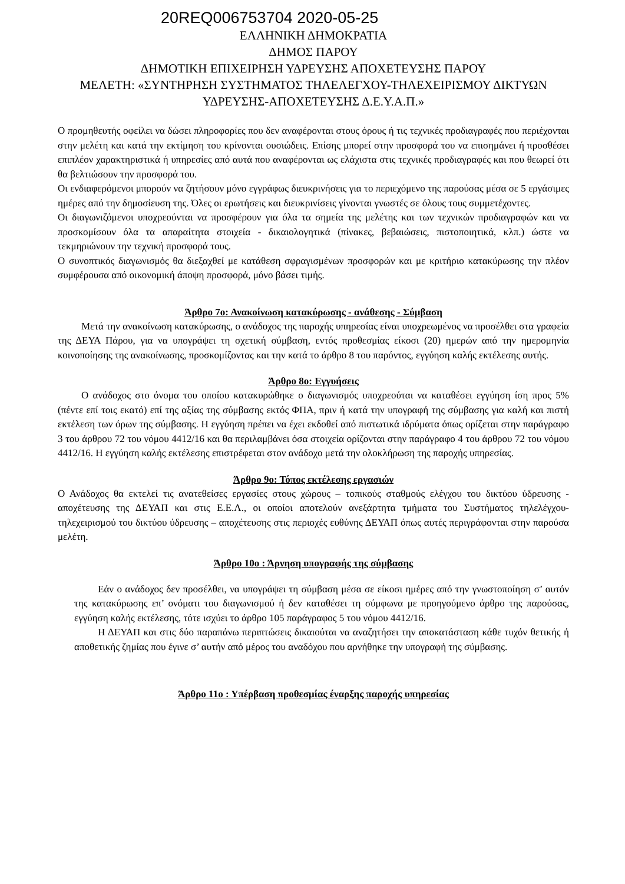20REQ006753704 2020-05-25
ΕΛΛΗΝΙΚΗ ΔΗΜΟΚΡΑΤΙΑ
ΔΗΜΟΣ ΠΑΡΟΥ
ΔΗΜΟΤΙΚΗ ΕΠΙΧΕΙΡΗΣΗ ΥΔΡΕΥΣΗΣ ΑΠΟΧΕΤΕΥΣΗΣ ΠΑΡΟΥ
ΜΕΛΕΤΗ: «ΣΥΝΤΗΡΗΣΗ ΣΥΣΤΗΜΑΤΟΣ ΤΗΛΕΛΕΓΧΟΥ-ΤΗΛΕΧΕΙΡΙΣΜΟΥ ΔΙΚΤΥΩΝ
ΥΔΡΕΥΣΗΣ-ΑΠΟΧΕΤΕΥΣΗΣ Δ.Ε.Υ.Α.Π.»
Ο προμηθευτής οφείλει να δώσει πληροφορίες που δεν αναφέρονται στους όρους ή τις τεχνικές προδιαγραφές που περιέχονται στην μελέτη και κατά την εκτίμηση του κρίνονται ουσιώδεις. Επίσης μπορεί στην προσφορά του να επισημάνει ή προσθέσει επιπλέον χαρακτηριστικά ή υπηρεσίες από αυτά που αναφέρονται ως ελάχιστα στις τεχνικές προδιαγραφές και που θεωρεί ότι θα βελτιώσουν την προσφορά του.
Οι ενδιαφερόμενοι μπορούν να ζητήσουν μόνο εγγράφως διευκρινήσεις για το περιεχόμενο της παρούσας μέσα σε 5 εργάσιμες ημέρες από την δημοσίευση της. Όλες οι ερωτήσεις και διευκρινίσεις γίνονται γνωστές σε όλους τους συμμετέχοντες.
Οι διαγωνιζόμενοι υποχρεούνται να προσφέρουν για όλα τα σημεία της μελέτης και των τεχνικών προδιαγραφών και να προσκομίσουν όλα τα απαραίτητα στοιχεία - δικαιολογητικά (πίνακες, βεβαιώσεις, πιστοποιητικά, κλπ.) ώστε να τεκμηριώνουν την τεχνική προσφορά τους.
Ο συνοπτικός διαγωνισμός θα διεξαχθεί με κατάθεση σφραγισμένων προσφορών και με κριτήριο κατακύρωσης την πλέον συμφέρουσα από οικονομική άποψη προσφορά, μόνο βάσει τιμής.
Άρθρο 7ο: Ανακοίνωση κατακύρωσης - ανάθεσης - Σύμβαση
Μετά την ανακοίνωση κατακύρωσης, ο ανάδοχος της παροχής υπηρεσίας είναι υποχρεωμένος να προσέλθει στα γραφεία της ΔΕΥΑ Πάρου, για να υπογράψει τη σχετική σύμβαση, εντός προθεσμίας είκοσι (20) ημερών από την ημερομηνία κοινοποίησης της ανακοίνωσης, προσκομίζοντας και την κατά το άρθρο 8 του παρόντος, εγγύηση καλής εκτέλεσης αυτής.
Άρθρο 8ο: Εγγυήσεις
Ο ανάδοχος στο όνομα του οποίου κατακυρώθηκε ο διαγωνισμός υποχρεούται να καταθέσει εγγύηση ίση προς 5% (πέντε επί τοις εκατό) επί της αξίας της σύμβασης εκτός ΦΠΑ, πριν ή κατά την υπογραφή της σύμβασης για καλή και πιστή εκτέλεση των όρων της σύμβασης. Η εγγύηση πρέπει να έχει εκδοθεί από πιστωτικά ιδρύματα όπως ορίζεται στην παράγραφο 3 του άρθρου 72 του νόμου 4412/16 και θα περιλαμβάνει όσα στοιχεία ορίζονται στην παράγραφο 4 του άρθρου 72 του νόμου 4412/16. Η εγγύηση καλής εκτέλεσης επιστρέφεται στον ανάδοχο μετά την ολοκλήρωση της παροχής υπηρεσίας.
Άρθρο 9ο: Τόπος εκτέλεσης εργασιών
Ο Ανάδοχος θα εκτελεί τις ανατεθείσες εργασίες στους χώρους – τοπικούς σταθμούς ελέγχου του δικτύου ύδρευσης - αποχέτευσης της ΔΕΥΑΠ και στις Ε.Ε.Λ., οι οποίοι αποτελούν ανεξάρτητα τμήματα του Συστήματος τηλελέγχου-τηλεχειρισμού του δικτύου ύδρευσης – αποχέτευσης στις περιοχές ευθύνης ΔΕΥΑΠ όπως αυτές περιγράφονται στην παρούσα μελέτη.
Άρθρο 10ο : Άρνηση υπογραφής της σύμβασης
Εάν ο ανάδοχος δεν προσέλθει, να υπογράψει τη σύμβαση μέσα σε είκοσι ημέρες από την γνωστοποίηση σ’ αυτόν της κατακύρωσης επ’ ονόματι του διαγωνισμού ή δεν καταθέσει τη σύμφωνα με προηγούμενο άρθρο της παρούσας, εγγύηση καλής εκτέλεσης, τότε ισχύει το άρθρο 105 παράγραφος 5 του νόμου 4412/16.
Η ΔΕΥΑΠ και στις δύο παραπάνω περιπτώσεις δικαιούται να αναζητήσει την αποκατάσταση κάθε τυχόν θετικής ή αποθετικής ζημίας που έγινε σ’ αυτήν από μέρος του αναδόχου που αρνήθηκε την υπογραφή της σύμβασης.
Άρθρο 11ο : Υπέρβαση προθεσμίας έναρξης παροχής υπηρεσίας